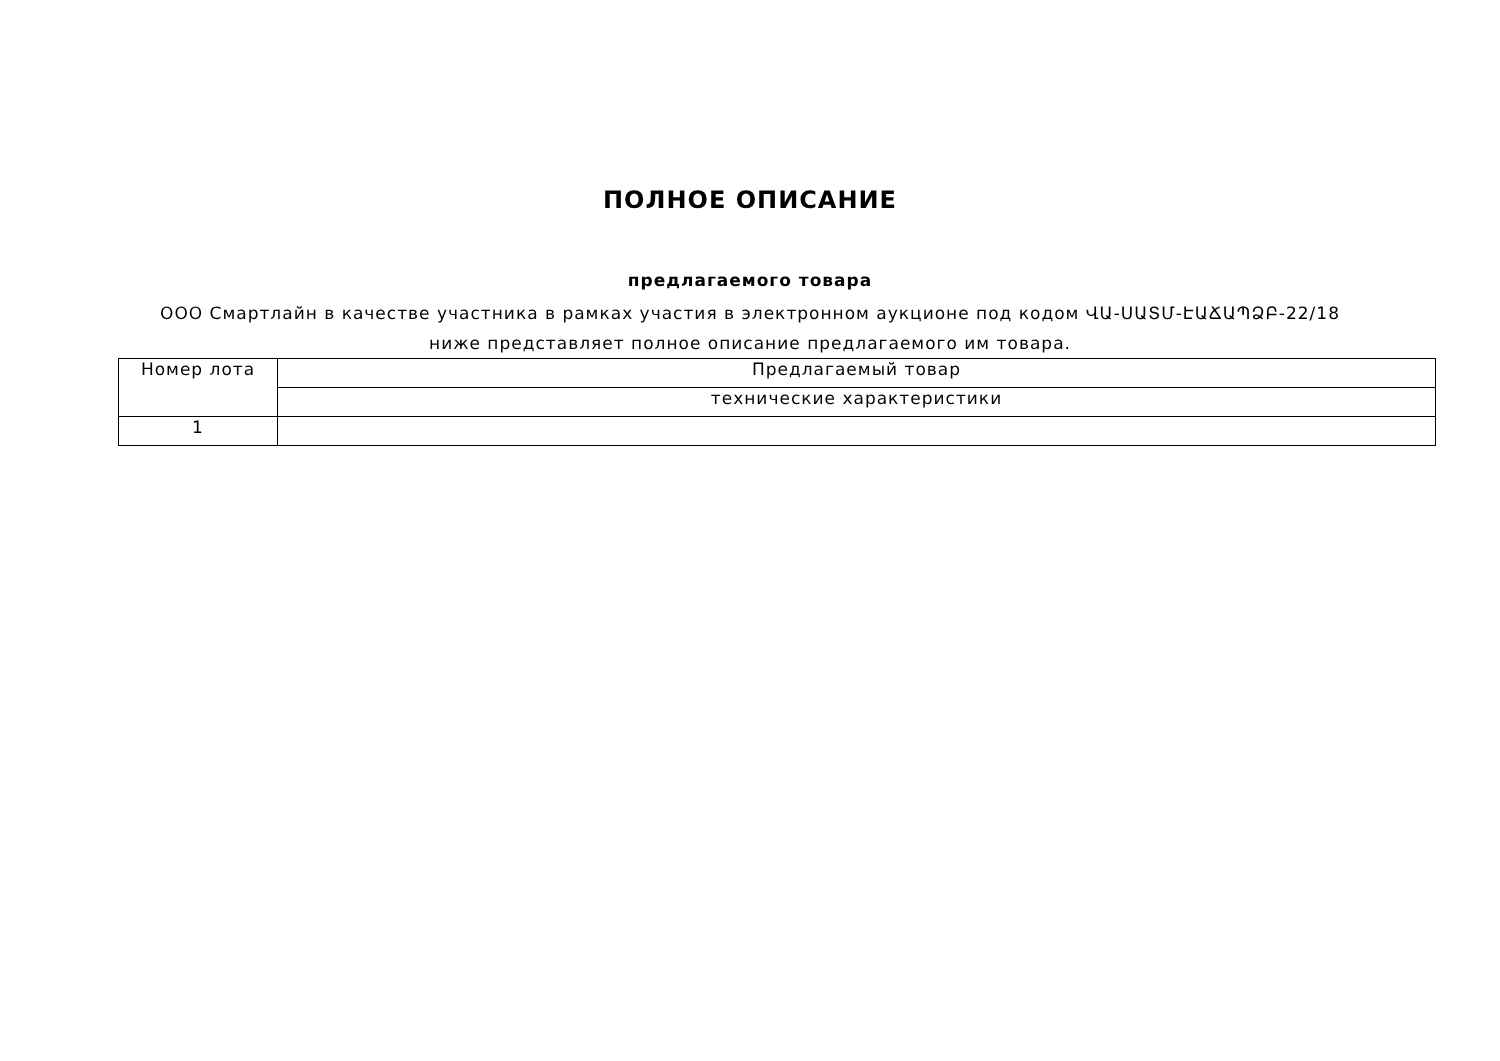ПОЛНОЕ ОПИСАНИЕ
предлагаемого товара
ООО Смартлайн в качестве участника в рамках участия в электронном аукционе под кодом ՎԱ-ՍԱՏՄ-ԷԱՃԱՊՁԲ-22/18 ниже представляет полное описание предлагаемого им товара.
| Номер лота | Предлагаемый товар |
| | технические характеристики |
| 1 | |